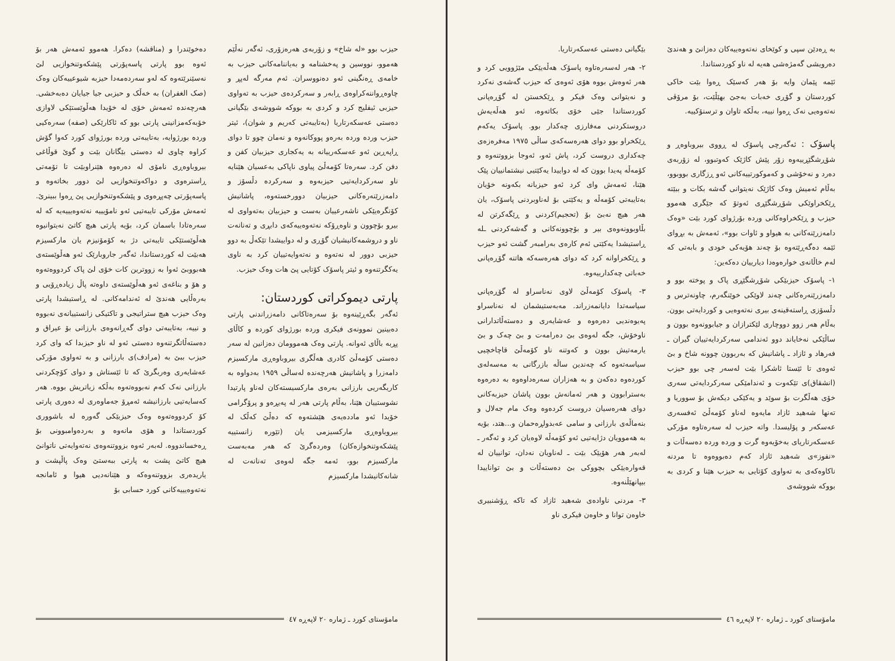بە ڕەدێن سپی و کوێخای نەتەوەییەکان دەزانێ و هەندێ دەرویشی گەمژەشی هەیە لە ناو کوردستاندا.
ئێمە پێمان وایە بۆ هەر کەسێک ڕەوا بێت خاکی کوردستان و گۆڕی خەبات بەجێ بهێڵێت، بۆ مرۆڤی نەتەوەیی نەک ڕەوا نییە، بەڵکە تاوان و ترسنۆکییە.
پاسۆک : ئەگەرچی پاسۆک لە ڕووی بیروباوەڕ و شۆڕشگێڕییەوە زۆر پێش کاژێک کەوتبوو، لە زۆربەی دەرد و نەخۆشی و کەموکورتییەکانی ئەو ڕزگاری بووبوو، بەڵام ئەمیش وەک کاژێک نەیتوانی گەشە بکات و ببێتە ڕێکخراوێکی شۆڕشگێڕی ئەوتۆ کە جێگری هەموو حیزب و ڕێکخراوەکانی وردە بۆرژوای کورد بێت «وەک دامەزرێنەکانی بە هیواو و ئاوات بوو»، ئەمەش بە بڕوای ئێمە دەگەڕێتەوە بۆ چەند هۆیەکی خودی و بابەتی کە لەم خاڵانەی خوارەوەدا دیارییان دەکەین:
١- پاسۆک حیزبێکی شۆڕشگێڕی پاک و پوختە بوو و دامەزرێنەرەکانی چەند لاوێکی خوێنگەرم، چاونەترس و دڵسۆزی ڕاستەقینەی بیری نەتەوەیی و کوردایەتی بوون. بەڵام هەر زوو دووچاری لێکترازان و جیابوونەوە بوون و ساڵێکی نەخایاند دوو ئەندامی سەرکردایەتییان گیران ـ فەرهاد و ئازاد ـ پاشانیش کە بەربوون چوونە شاخ و بێ ئەوەی تا ئێستا ئاشکرا بێت لەسەر چی بوو حیزب (انشقاق)ی تێکەوت و ئەندامێکی سەرکردایەتی سەری خۆی هەڵگرت بۆ سوێد و یەکێکی دیکەش بۆ سووریا و تەنها شەهید ئازاد مایەوە لەناو کۆمەڵێ ئەفسەری عەسکەر و پۆلیسدا. واتە حیزب لە سەرەتاوە مۆرکی عەسکەرتاریای بەخۆیەوە گرت و وردە وردە دەسەڵات و «نفوز»ی شەهید ئازاد کەم دەبووەوە تا مردنە ناکاوەکەی بە تەواوی کۆتایی بە حیزب هێنا و کردی بە بووکە شووشەی
بێگیانی دەستی عەسکەرتاریا.
٢- هەر لەسەرەتاوە پاسۆک هەڵەیێکی مێژوویی کرد و هەر ئەوەش بووە هۆی ئەوەی کە حیزب گەشەی نەکرد و نەیتوانی وەک فیکر و ڕێکخستن لە گۆڕەپانی کوردستاندا جێی خۆی بکاتەوە، ئەو هەڵەیەش دروستکردنی مەفارزی چەکدار بوو. پاسۆک یەکەم ڕێکخراو بوو دوای هەرەسەکەی ساڵی ١٩٧٥ مەفرەزەی چەکداری دروست کرد، پاش ئەو، ئەوجا بزووتنەوە و کۆمەڵە پەیدا بوون کە لە دواییدا یەکێتیی نیشتمانییان پێک هێنا، ئەمەش وای کرد ئەو حیزبانە بکەونە خۆیان بەتایبەتی کۆمەڵە و یەکێتی بۆ لەناوبردنی پاسۆک، یان هەر هیچ نەبێ بۆ (تحجیم)کردنی و ڕێگەکرتن لە بڵاوبوونەوەی بیر و بۆچوونەکانی و گەشەکردنی ـلە ڕاستیشدا یەکێتی ئەم کارەی بەرامبەر گشت ئەو حیزب و ڕێکخراوانە کرد کە دوای هەرەسەکە هاتنە گۆڕەپانی خەباتی چەکدارییەوە.
٣- پاسۆک کۆمەڵێ لاوی نەناسراو لە گۆڕەپانی سیاسەتدا دایانمەزراند. مەبەستیشمان لە نەناسراو پەیوەندیی دەرەوە و عەشایەری و دەستەڵاتدارانی ناوخۆش، جگە لەوەی بێ دەرامەت و بێ چەک و بێ یارمەتیش بوون و کەوتنە ناو کۆمەڵێ قاچاخچیی سیاسەتەوە کە چەندین ساڵە بازرگانی بە مەسەلەی کوردەوە دەکەن و بە هەزاران سەرەداوەوە بە دەرەوە بەسترابوون و هەر ئەمانەش بوون پاشان حیزبەکانی دوای هەرەسیان دروست کردەوە وەک مام جەلال و بنەماڵەی بارزانی و سامی عەبدولڕەحمان و...هتد، بۆیە بە هەموویان دژایەتیی ئەو کۆمەڵە لاوەیان کرد و ئەگەر ـ لەبەر هەر هۆیێک بێت ـ لەناویان نەدان، توانییان لە قەوارەیێکی بچووکی بێ دەستەڵات و بێ تواناییدا بیپانهێڵنەوە.
٣- مردنی ناوادەی شەهید ئازاد کە تاکە ڕۆشنبیری خاوەن توانا و خاوەن فیکری ناو
مامۆستای کورد ـ ژمارە ٢٠ لاپەڕە ٤٦
حیزب بوو «لە شاخ» و زۆربەی هەرەزۆری، ئەگەر نەڵێم هەموو، نووسین و پەخشنامە و بەیاننامەکانی حیزب بە خامەی ڕەنگینی ئەو دەنووسران. ئەم مەرگە لەپڕ و چاوەڕواننەکراوەی ڕابەر و سەرکردەی حیزب بە تەواوی حیزبی ئیفلیج کرد و کردی بە بووکە شووشەی بێگیانی دەستی عەسکەرتاریا (بەتایبەتی کەریم و شوان)، ئیتر حیزب وردە وردە بەرەو پووکانەوە و نەمان چوو تا دوای ڕاپەڕین ئەو عەسکەرییانە بە یەکجاری حیزبیان کفن و دفن کرد. سەرەتا کۆمەڵێ پیاوی ناپاکی بەعسیان هێنایە ناو سەرکردایەتیی حیزبەوە و سەرکردە دڵسۆز و دامەزرێنەرەکانی حیزبیان دوورخستەوە، پاشانیش کۆنگرەیێکی ناشەرعییان بەست و حیزبیان بەتەواوی لە بیرو بۆچوون و ناوەڕۆکە نەتەوەییەکەی دابڕی و تەنانەت ناو و دروشمەکانیشیان گۆڕی و لە دواییشدا تێکەڵ بە دوو حیزبی دوور لە نەتەوە و نەتەوایەتییان کرد بە ناوی یەکگرتنەوە و ئیتر پاسۆک کۆتایی پێ هات وەک حیزب.
پارتی دیموکراتی کوردستان:
ئەگەر بگەڕێینەوە بۆ سەرەتاکانی دامەزراندنی پارتی دەبینین نموونەی فیکری وردە بورژوای کوردە و کاڵای پڕبە باڵای ئەوانە. پارتی وەک هەموومان دەزانین لە سەر دەستی کۆمەڵێ کادری هەڵگری بیروباوەڕی مارکسیزم دامەزرا و پاشانیش هەرچەندە لەساڵی ١٩٥٩ بەدواوە بە کاریگەریی بارزانی بەرەی مارکسیستەکان لەناو پارتیدا نشوستییان هێنا، بەڵام پارتی هەر لە پەیڕەو و پرۆگرامی خۆیدا ئەو ماددەیەی هێشتەوە کە دەڵێ کەڵک لە بیروباوەڕی مارکسیزمی یان (تێورە زانستییە پێشکەوتنخوازەکان) وەردەگرێ کە هەر مەبەست مارکسیزم بوو، ئەمە جگە لەوەی تەنانەت لە شانەکانیشدا مارکسیزم
دەخوێندرا و (مناقشە) دەکرا. هەموو ئەمەش هەر بۆ ئەوە بوو پارتی پاسەپۆرتی پێشکەوتنخوازیی لێ نەسێنرێتەوە کە لەو سەردەمەدا حیزبە شیوعییەکان وەک (صک الغفران) بە خەڵک و حیزبی جیا جیایان دەبەخشی. هەرچەندە ئەمەش خۆی لە خۆیدا هەڵوێستێکی لاوازی خۆبەکەمزانینی پارتی بوو کە ئاکارێکی (صفە) سەرەکیی وردە بورژوایە، بەتایبەتی وردە بورژوای کورد کەوا گۆش کراوە چاوی لە دەستی بێگانان بێت و گوێ قوڵاغی بیروباوەڕی نامۆی لە دەرەوە هێنراوبێت تا تۆمەتی ڕاسترەوی و دواکەوتنخوازیی لێ دوور بخاتەوە و پاسەپۆرتی چەپڕەوی و پێشکەوتنخوازیی پێ ڕەوا ببینرێ. ئەمەش مۆرکی تایبەتیی ئەو نامۆیییە نەتەوەیییەیە کە لە سەرەتادا باسمان کرد، بۆیە پارتی هیچ کاتێ نەیتوانیوە هەڵوێستێکی تایبەتی دژ بە کۆمۆنیزم یان مارکسیزم هەبێت لە کوردستاندا، ئەگەر جاروبارێک ئەو هەڵوێستەی هەبووبێ ئەوا بە زووترین کات خۆی لێ پاک کردووەتەوە و هۆ و بناغەی ئەو هەڵوێستەی داوەتە پاڵ زیادەڕۆیی و بەرەڵایی هەندێ لە ئەندامەکانی. لە ڕاستیشدا پارتی وەک حیزب هیچ ستراتیجی و تاکتیکی زانستییانەی نەبووە و نییە، بەتایبەتی دوای گەڕانەوەی بارزانی بۆ عیراق و دەستەڵاتگرتنەوە دەستی ئەو لە ناو حیزبدا کە وای کرد حیزب ببێ بە (مرادف)ی بارزانی و بە تەواوی مۆرکی عەشایەری وەربگرێ کە تا ئێستاش و دوای کۆچکردنی بارزانی نەک کەم نەبووەتەوە بەڵکە زیاتریش بووە. هەر کەسایەتیی بارزانیشە ئەمڕۆ جەماوەری لە دەوری پارتی کۆ کردووەتەوە وەک حیزبێکی گەورە لە باشووری کوردستاندا و هۆی مانەوە و بەردەوامبوونی بۆ ڕەخساندووە. لەبەر ئەوە بزووتنەوەی نەتەوایەتی ناتوانێ هیچ کاتێ پشت بە پارتی ببەستێ وەک پاڵپشت و یاریدەری بزووتنەوەکە و هێنانەدیی هیوا و ئامانجە نەتەوەیییەکانی کورد حسابی بۆ
مامۆستای کورد ـ ژمارە ٢٠ لاپەڕە ٤٧